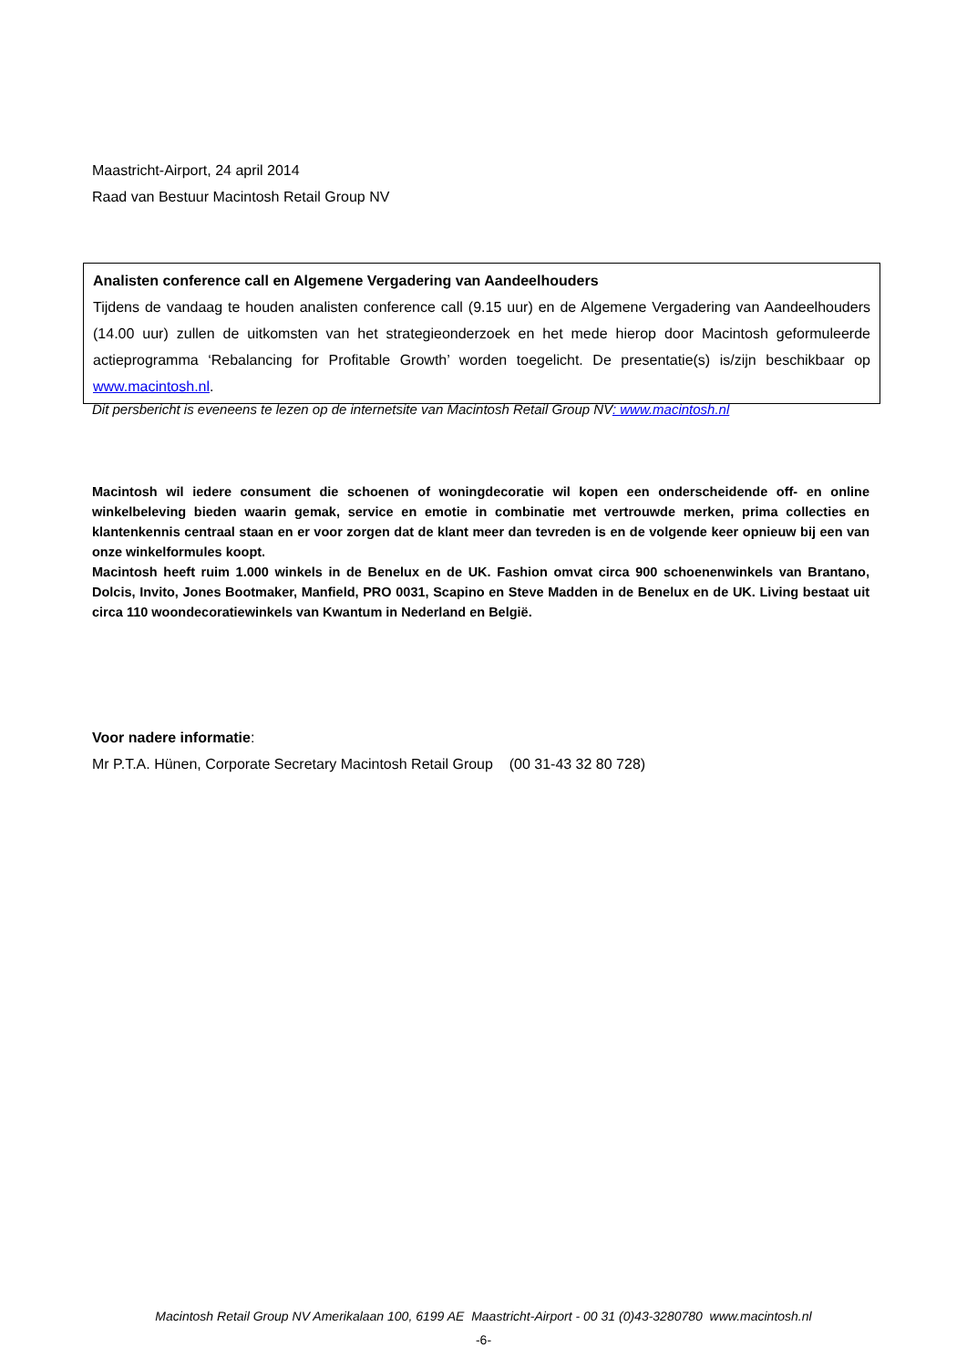Maastricht-Airport, 24 april 2014
Raad van Bestuur Macintosh Retail Group NV
Analisten conference call en Algemene Vergadering van Aandeelhouders
Tijdens de vandaag te houden analisten conference call (9.15 uur) en de Algemene Vergadering van Aandeelhouders (14.00 uur) zullen de uitkomsten van het strategieonderzoek en het mede hierop door Macintosh geformuleerde actieprogramma ‘Rebalancing for Profitable Growth’ worden toegelicht. De presentatie(s) is/zijn beschikbaar op www.macintosh.nl.
Dit persbericht is eveneens te lezen op de internetsite van Macintosh Retail Group NV: www.macintosh.nl
Macintosh wil iedere consument die schoenen of woningdecoratie wil kopen een onderscheidende off- en online winkelbeleving bieden waarin gemak, service en emotie in combinatie met vertrouwde merken, prima collecties en klantenkennis centraal staan en er voor zorgen dat de klant meer dan tevreden is en de volgende keer opnieuw bij een van onze winkelformules koopt.
Macintosh heeft ruim 1.000 winkels in de Benelux en de UK. Fashion omvat circa 900 schoenenwinkels van Brantano, Dolcis, Invito, Jones Bootmaker, Manfield, PRO 0031, Scapino en Steve Madden in de Benelux en de UK. Living bestaat uit circa 110 woondecoratiewinkels van Kwantum in Nederland en België.
Voor nadere informatie:
Mr P.T.A. Hünen, Corporate Secretary Macintosh Retail Group (00 31-43 32 80 728)
Macintosh Retail Group NV Amerikalaan 100, 6199 AE Maastricht-Airport - 00 31 (0)43-3280780 www.macintosh.nl
-6-